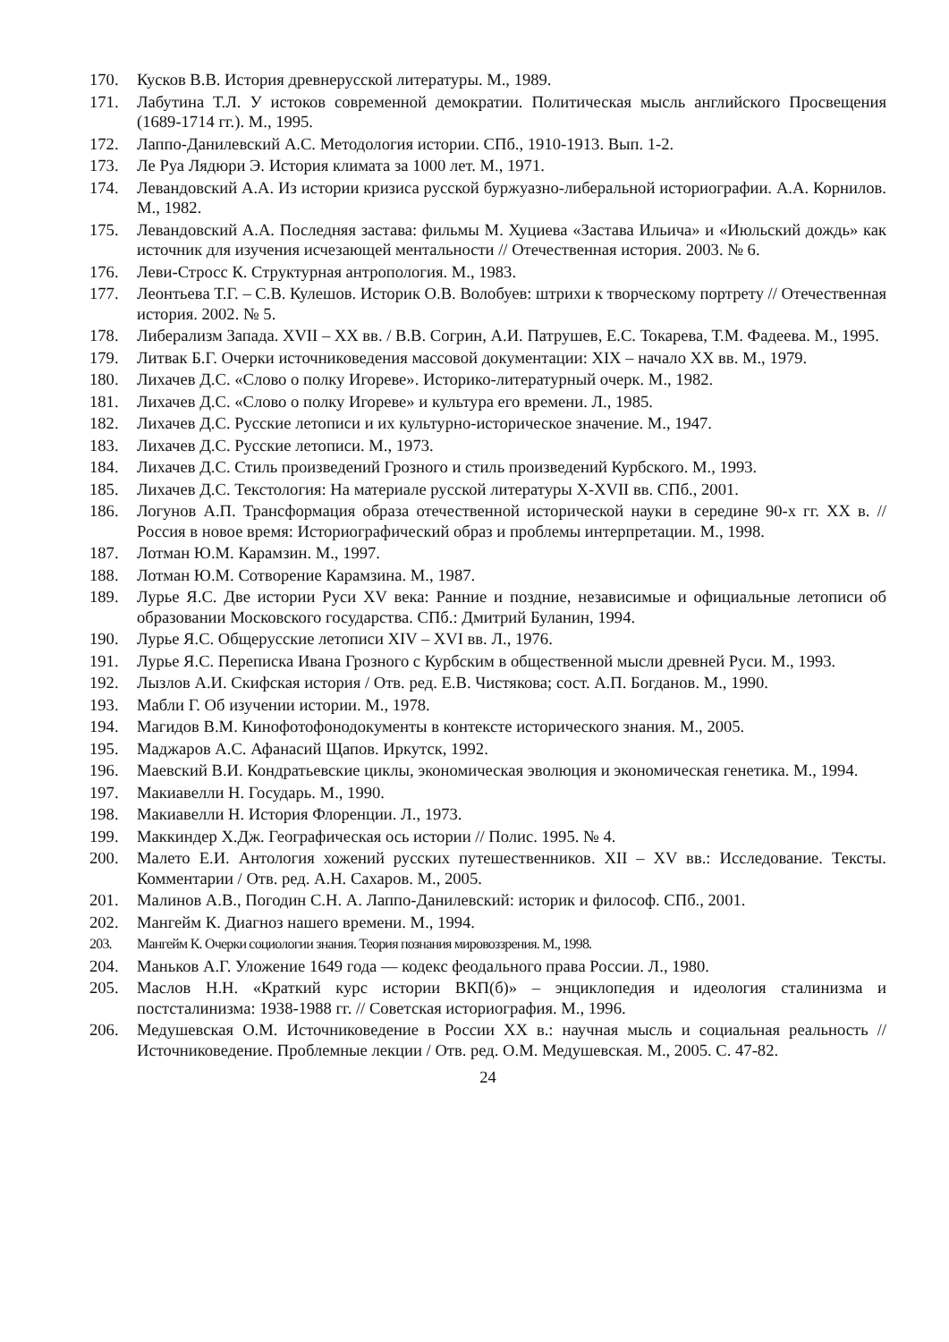170. Кусков В.В. История древнерусской литературы. М., 1989.
171. Лабутина Т.Л. У истоков современной демократии. Политическая мысль английского Просвещения (1689-1714 гг.). М., 1995.
172. Лаппо-Данилевский А.С. Методология истории. СПб., 1910-1913. Вып. 1-2.
173. Ле Руа Лядюри Э. История климата за 1000 лет. М., 1971.
174. Левандовский А.А. Из истории кризиса русской буржуазно-либеральной историографии. А.А. Корнилов. М., 1982.
175. Левандовский А.А. Последняя застава: фильмы М. Хуциева «Застава Ильича» и «Июльский дождь» как источник для изучения исчезающей ментальности // Отечественная история. 2003. № 6.
176. Леви-Стросс К. Структурная антропология. М., 1983.
177. Леонтьева Т.Г. – С.В. Кулешов. Историк О.В. Волобуев: штрихи к творческому портрету // Отечественная история. 2002. № 5.
178. Либерализм Запада. XVII – XX вв. / В.В. Согрин, А.И. Патрушев, Е.С. Токарева, Т.М. Фадеева. М., 1995.
179. Литвак Б.Г. Очерки источниковедения массовой документации: XIX – начало XX вв. М., 1979.
180. Лихачев Д.С. «Слово о полку Игореве». Историко-литературный очерк. М., 1982.
181. Лихачев Д.С. «Слово о полку Игореве» и культура его времени. Л., 1985.
182. Лихачев Д.С. Русские летописи и их культурно-историческое значение. М., 1947.
183. Лихачев Д.С. Русские летописи. М., 1973.
184. Лихачев Д.С. Стиль произведений Грозного и стиль произведений Курбского. М., 1993.
185. Лихачев Д.С. Текстология: На материале русской литературы X-XVII вв. СПб., 2001.
186. Логунов А.П. Трансформация образа отечественной исторической науки в середине 90-х гг. XX в. // Россия в новое время: Историографический образ и проблемы интерпретации. М., 1998.
187. Лотман Ю.М. Карамзин. М., 1997.
188. Лотман Ю.М. Сотворение Карамзина. М., 1987.
189. Лурье Я.С. Две истории Руси XV века: Ранние и поздние, независимые и официальные летописи об образовании Московского государства. СПб.: Дмитрий Буланин, 1994.
190. Лурье Я.С. Общерусские летописи XIV – XVI вв. Л., 1976.
191. Лурье Я.С. Переписка Ивана Грозного с Курбским в общественной мысли древней Руси. М., 1993.
192. Лызлов А.И. Скифская история / Отв. ред. Е.В. Чистякова; сост. А.П. Богданов. М., 1990.
193. Мабли Г. Об изучении истории. М., 1978.
194. Магидов В.М. Кинофотофонодокументы в контексте исторического знания. М., 2005.
195. Маджаров А.С. Афанасий Щапов. Иркутск, 1992.
196. Маевский В.И. Кондратьевские циклы, экономическая эволюция и экономическая генетика. М., 1994.
197. Макиавелли Н. Государь. М., 1990.
198. Макиавелли Н. История Флоренции. Л., 1973.
199. Маккиндер Х.Дж. Географическая ось истории // Полис. 1995. № 4.
200. Малето Е.И. Антология хожений русских путешественников. XII – XV вв.: Исследование. Тексты. Комментарии / Отв. ред. А.Н. Сахаров. М., 2005.
201. Малинов А.В., Погодин С.Н. А. Лаппо-Данилевский: историк и философ. СПб., 2001.
202. Мангейм К. Диагноз нашего времени. М., 1994.
203. Мангейм К. Очерки социологии знания. Теория познания мировоззрения. М., 1998.
204. Маньков А.Г. Уложение 1649 года — кодекс феодального права России. Л., 1980.
205. Маслов Н.Н. «Краткий курс истории ВКП(б)» – энциклопедия и идеология сталинизма и постсталинизма: 1938-1988 гг. // Советская историография. М., 1996.
206. Медушевская О.М. Источниковедение в России XX в.: научная мысль и социальная реальность // Источниковедение. Проблемные лекции / Отв. ред. О.М. Медушевская. М., 2005. С. 47-82.
24